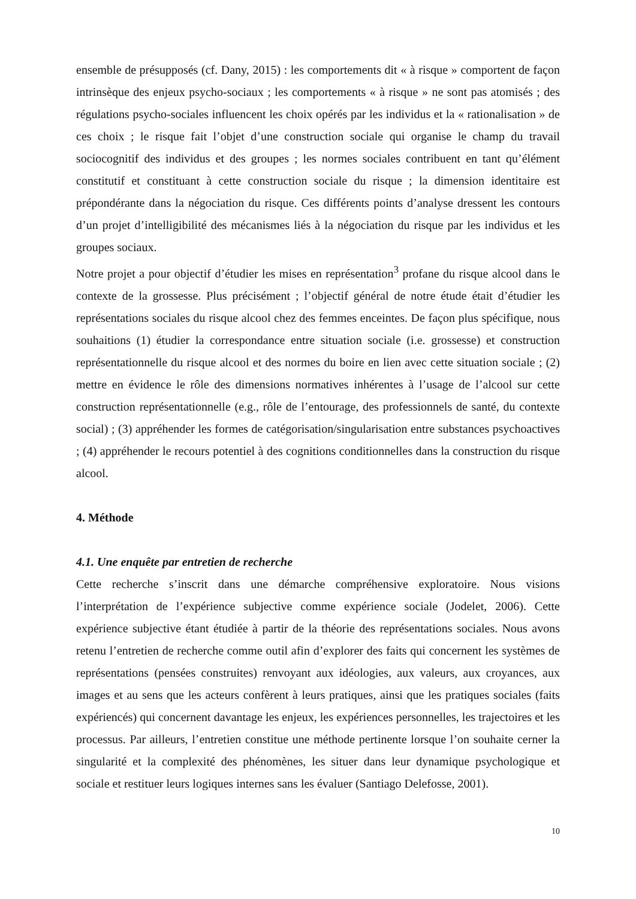ensemble de présupposés (cf. Dany, 2015) : les comportements dit « à risque » comportent de façon intrinsèque des enjeux psycho-sociaux ; les comportements « à risque » ne sont pas atomisés ; des régulations psycho-sociales influencent les choix opérés par les individus et la « rationalisation » de ces choix ; le risque fait l’objet d’une construction sociale qui organise le champ du travail sociocognitif des individus et des groupes ; les normes sociales contribuent en tant qu’élément constitutif et constituant à cette construction sociale du risque ; la dimension identitaire est prépondérante dans la négociation du risque. Ces différents points d’analyse dressent les contours d’un projet d’intelligibilité des mécanismes liés à la négociation du risque par les individus et les groupes sociaux.
Notre projet a pour objectif d’étudier les mises en représentation<sup>3</sup> profane du risque alcool dans le contexte de la grossesse. Plus précisément ; l’objectif général de notre étude était d’étudier les représentations sociales du risque alcool chez des femmes enceintes. De façon plus spécifique, nous souhaitions (1) étudier la correspondance entre situation sociale (i.e. grossesse) et construction représentationnelle du risque alcool et des normes du boire en lien avec cette situation sociale ; (2) mettre en évidence le rôle des dimensions normatives inhérentes à l’usage de l’alcool sur cette construction représentationnelle (e.g., rôle de l’entourage, des professionnels de santé, du contexte social) ; (3) appréhender les formes de catégorisation/singularisation entre substances psychoactives ; (4) appréhender le recours potentiel à des cognitions conditionnelles dans la construction du risque alcool.
4. Méthode
4.1. Une enquête par entretien de recherche
Cette recherche s’inscrit dans une démarche compréhensive exploratoire. Nous visions l’interprétation de l’expérience subjective comme expérience sociale (Jodelet, 2006). Cette expérience subjective étant étudiée à partir de la théorie des représentations sociales. Nous avons retenu l’entretien de recherche comme outil afin d’explorer des faits qui concernent les systèmes de représentations (pensées construites) renvoyant aux idéologies, aux valeurs, aux croyances, aux images et au sens que les acteurs confèrent à leurs pratiques, ainsi que les pratiques sociales (faits expériencés) qui concernent davantage les enjeux, les expériences personnelles, les trajectoires et les processus. Par ailleurs, l’entretien constitue une méthode pertinente lorsque l’on souhaite cerner la singularité et la complexité des phénomènes, les situer dans leur dynamique psychologique et sociale et restituer leurs logiques internes sans les évaluer (Santiago Delefosse, 2001).
10